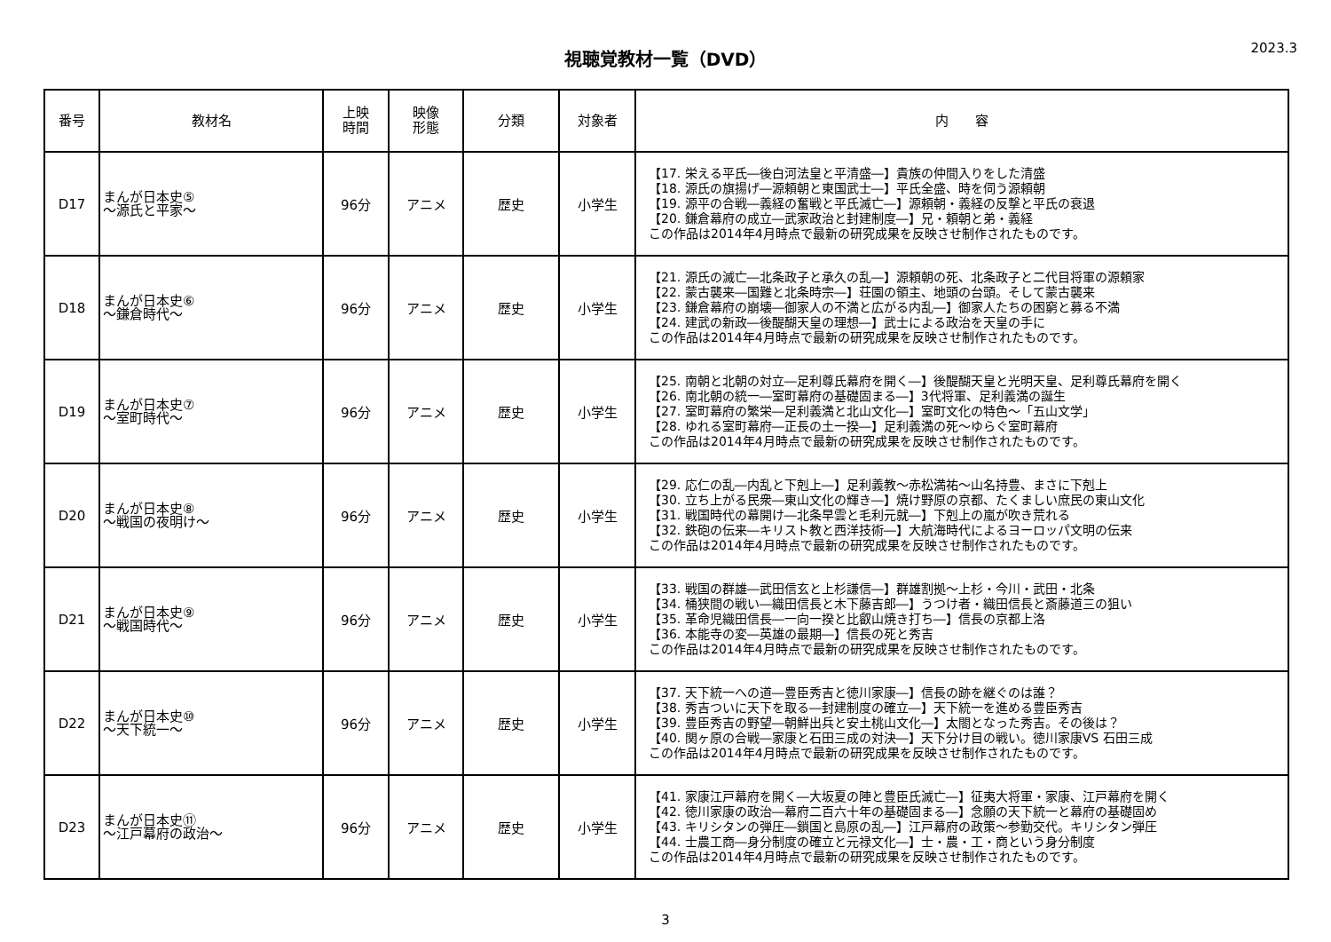視聴覚教材一覧（DVD）
2023.3
| 番号 | 教材名 | 上映 時間 | 映像 形態 | 分類 | 対象者 | 内 容 |
| --- | --- | --- | --- | --- | --- | --- |
| D17 | まんが日本史⑤ ～源氏と平家～ | 96分 | アニメ | 歴史 | 小学生 | 【17. 栄える平氏―後白河法皇と平清盛―】貴族の仲間入りをした清盛 【18. 源氏の旗揚げ―源頼朝と東国武士―】平氏全盛、時を伺う源頼朝 【19. 源平の合戦―義経の奮戦と平氏滅亡―】源頼朝・義経の反撃と平氏の衰退 【20. 鎌倉幕府の成立―武家政治と封建制度―】兄・頼朝と弟・義経 この作品は2014年4月時点で最新の研究成果を反映させ制作されたものです。 |
| D18 | まんが日本史⑥ ～鎌倉時代～ | 96分 | アニメ | 歴史 | 小学生 | 【21. 源氏の滅亡―北条政子と承久の乱―】源頼朝の死、北条政子と二代目将軍の源頼家 【22. 蒙古襲来―国難と北条時宗―】荘園の領主、地頭の台頭。そして蒙古襲来 【23. 鎌倉幕府の崩壊―御家人の不満と広がる内乱―】御家人たちの困窮と募る不満 【24. 建武の新政―後醍醐天皇の理想―】武士による政治を天皇の手に この作品は2014年4月時点で最新の研究成果を反映させ制作されたものです。 |
| D19 | まんが日本史⑦ ～室町時代～ | 96分 | アニメ | 歴史 | 小学生 | 【25. 南朝と北朝の対立―足利尊氏幕府を開く―】後醍醐天皇と光明天皇、足利尊氏幕府を開く 【26. 南北朝の統一―室町幕府の基礎固まる―】3代将軍、足利義満の誕生 【27. 室町幕府の繁栄―足利義満と北山文化―】室町文化の特色～「五山文学」 【28. ゆれる室町幕府―正長の土一揆―】足利義満の死～ゆらぐ室町幕府 この作品は2014年4月時点で最新の研究成果を反映させ制作されたものです。 |
| D20 | まんが日本史⑧ ～戦国の夜明け～ | 96分 | アニメ | 歴史 | 小学生 | 【29. 応仁の乱―内乱と下剋上―】足利義教～赤松満祐～山名持豊、まさに下剋上 【30. 立ち上がる民衆―東山文化の輝き―】焼け野原の京都、たくましい庶民の東山文化 【31. 戦国時代の幕開け―北条早雲と毛利元就―】下剋上の嵐が吹き荒れる 【32. 鉄砲の伝来―キリスト教と西洋技術―】大航海時代によるヨーロッパ文明の伝来 この作品は2014年4月時点で最新の研究成果を反映させ制作されたものです。 |
| D21 | まんが日本史⑨ ～戦国時代～ | 96分 | アニメ | 歴史 | 小学生 | 【33. 戦国の群雄―武田信玄と上杉謙信―】群雄割拠～上杉・今川・武田・北条 【34. 桶狭間の戦い―織田信長と木下藤吉郎―】うつけ者・織田信長と斎藤道三の狙い 【35. 革命児織田信長―一向一揆と比叡山焼き打ち―】信長の京都上洛 【36. 本能寺の変―英雄の最期―】信長の死と秀吉 この作品は2014年4月時点で最新の研究成果を反映させ制作されたものです。 |
| D22 | まんが日本史⑩ ～天下統一～ | 96分 | アニメ | 歴史 | 小学生 | 【37. 天下統一への道―豊臣秀吉と徳川家康―】信長の跡を継ぐのは誰？ 【38. 秀吉ついに天下を取る―封建制度の確立―】天下統一を進める豊臣秀吉 【39. 豊臣秀吉の野望―朝鮮出兵と安土桃山文化―】太閤となった秀吉。その後は？ 【40. 関ヶ原の合戦―家康と石田三成の対決―】天下分け目の戦い。徳川家康VS 石田三成 この作品は2014年4月時点で最新の研究成果を反映させ制作されたものです。 |
| D23 | まんが日本史⑪ ～江戸幕府の政治～ | 96分 | アニメ | 歴史 | 小学生 | 【41. 家康江戸幕府を開く―大坂夏の陣と豊臣氏滅亡―】征夷大将軍・家康、江戸幕府を開く 【42. 徳川家康の政治―幕府二百六十年の基礎固まる―】念願の天下統一と幕府の基礎固め 【43. キリシタンの弾圧―鎖国と島原の乱―】江戸幕府の政策～参勤交代。キリシタン弾圧 【44. 士農工商―身分制度の確立と元禄文化―】士・農・工・商という身分制度 この作品は2014年4月時点で最新の研究成果を反映させ制作されたものです。 |
3